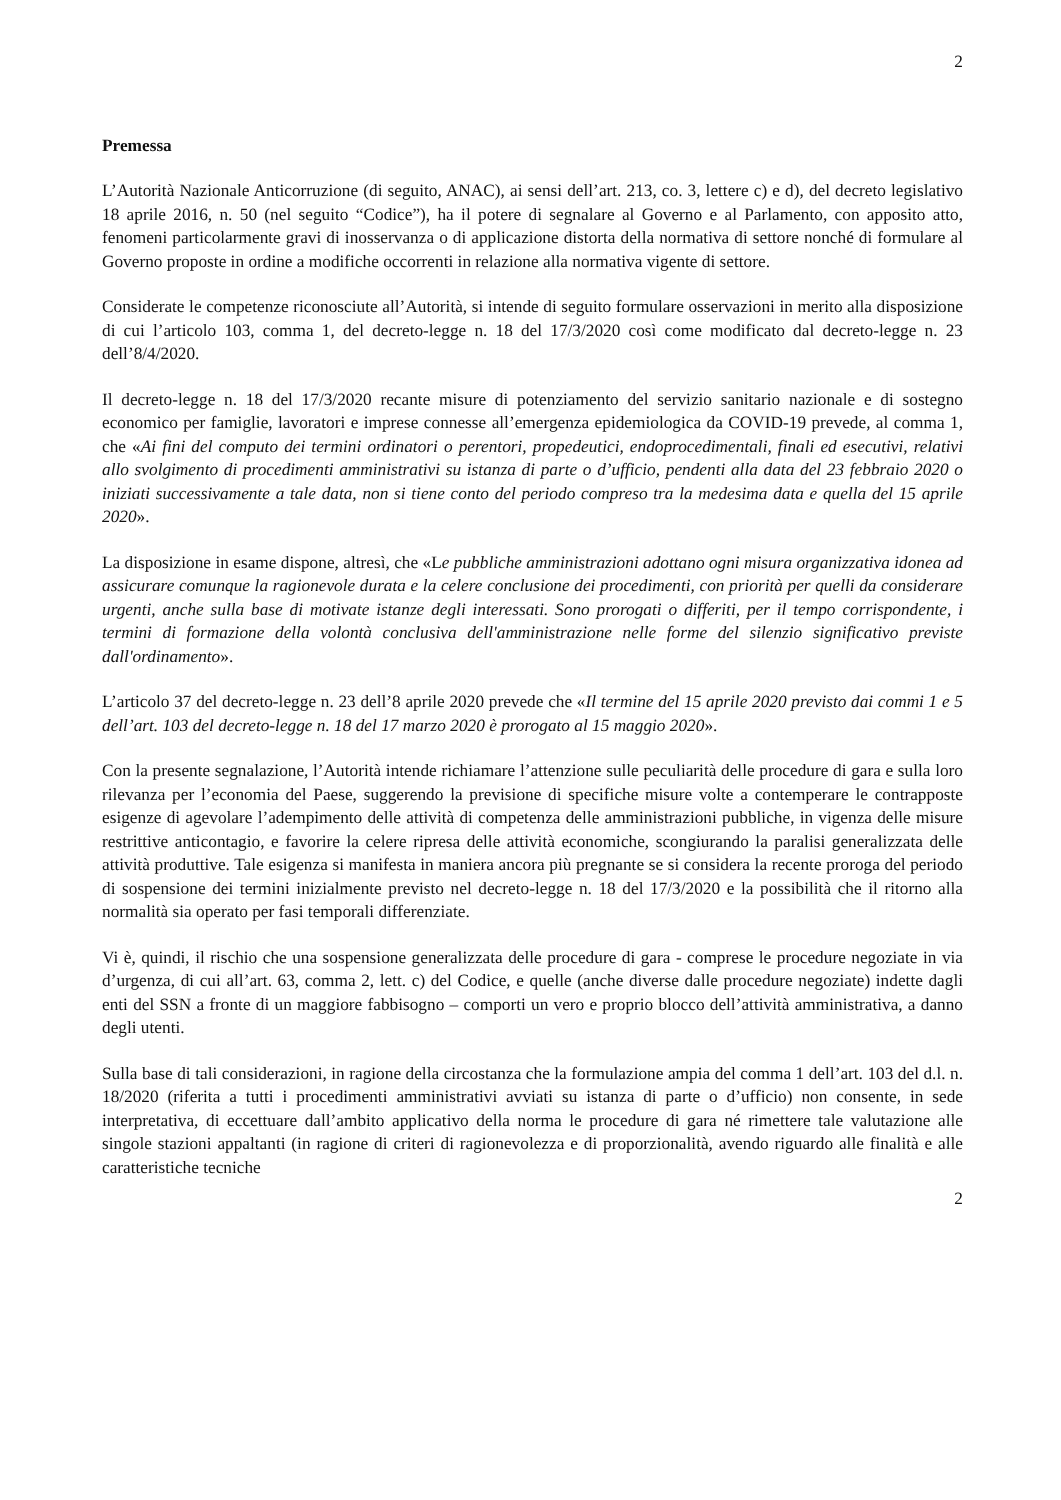2
Premessa
L’Autorità Nazionale Anticorruzione (di seguito, ANAC), ai sensi dell’art. 213, co. 3, lettere c) e d), del decreto legislativo 18 aprile 2016, n. 50 (nel seguito “Codice”), ha il potere di segnalare al Governo e al Parlamento, con apposito atto, fenomeni particolarmente gravi di inosservanza o di applicazione distorta della normativa di settore nonché di formulare al Governo proposte in ordine a modifiche occorrenti in relazione alla normativa vigente di settore.
Considerate le competenze riconosciute all’Autorità, si intende di seguito formulare osservazioni in merito alla disposizione di cui l’articolo 103, comma 1, del decreto-legge n. 18 del 17/3/2020 così come modificato dal decreto-legge n. 23 dell’8/4/2020.
Il decreto-legge n. 18 del 17/3/2020 recante misure di potenziamento del servizio sanitario nazionale e di sostegno economico per famiglie, lavoratori e imprese connesse all’emergenza epidemiologica da COVID-19 prevede, al comma 1, che «Ai fini del computo dei termini ordinatori o perentori, propedeutici, endoprocedimentali, finali ed esecutivi, relativi allo svolgimento di procedimenti amministrativi su istanza di parte o d’ufficio, pendenti alla data del 23 febbraio 2020 o iniziati successivamente a tale data, non si tiene conto del periodo compreso tra la medesima data e quella del 15 aprile 2020».
La disposizione in esame dispone, altresì, che «Le pubbliche amministrazioni adottano ogni misura organizzativa idonea ad assicurare comunque la ragionevole durata e la celere conclusione dei procedimenti, con priorità per quelli da considerare urgenti, anche sulla base di motivate istanze degli interessati. Sono prorogati o differiti, per il tempo corrispondente, i termini di formazione della volontà conclusiva dell'amministrazione nelle forme del silenzio significativo previste dall'ordinamento».
L’articolo 37 del decreto-legge n. 23 dell’8 aprile 2020 prevede che «Il termine del 15 aprile 2020 previsto dai commi 1 e 5 dell’art. 103 del decreto-legge n. 18 del 17 marzo 2020 è prorogato al 15 maggio 2020».
Con la presente segnalazione, l’Autorità intende richiamare l’attenzione sulle peculiarità delle procedure di gara e sulla loro rilevanza per l’economia del Paese, suggerendo la previsione di specifiche misure volte a contemperare le contrapposte esigenze di agevolare l’adempimento delle attività di competenza delle amministrazioni pubbliche, in vigenza delle misure restrittive anticontagio, e favorire la celere ripresa delle attività economiche, scongiurando la paralisi generalizzata delle attività produttive. Tale esigenza si manifesta in maniera ancora più pregnante se si considera la recente proroga del periodo di sospensione dei termini inizialmente previsto nel decreto-legge n. 18 del 17/3/2020 e la possibilità che il ritorno alla normalità sia operato per fasi temporali differenziate.
Vi è, quindi, il rischio che una sospensione generalizzata delle procedure di gara - comprese le procedure negoziate in via d’urgenza, di cui all’art. 63, comma 2, lett. c) del Codice, e quelle (anche diverse dalle procedure negoziate) indette dagli enti del SSN a fronte di un maggiore fabbisogno – comporti un vero e proprio blocco dell’attività amministrativa, a danno degli utenti.
Sulla base di tali considerazioni, in ragione della circostanza che la formulazione ampia del comma 1 dell’art. 103 del d.l. n. 18/2020 (riferita a tutti i procedimenti amministrativi avviati su istanza di parte o d’ufficio) non consente, in sede interpretativa, di eccettuare dall’ambito applicativo della norma le procedure di gara né rimettere tale valutazione alle singole stazioni appaltanti (in ragione di criteri di ragionevolezza e di proporzionalità, avendo riguardo alle finalità e alle caratteristiche tecniche
2